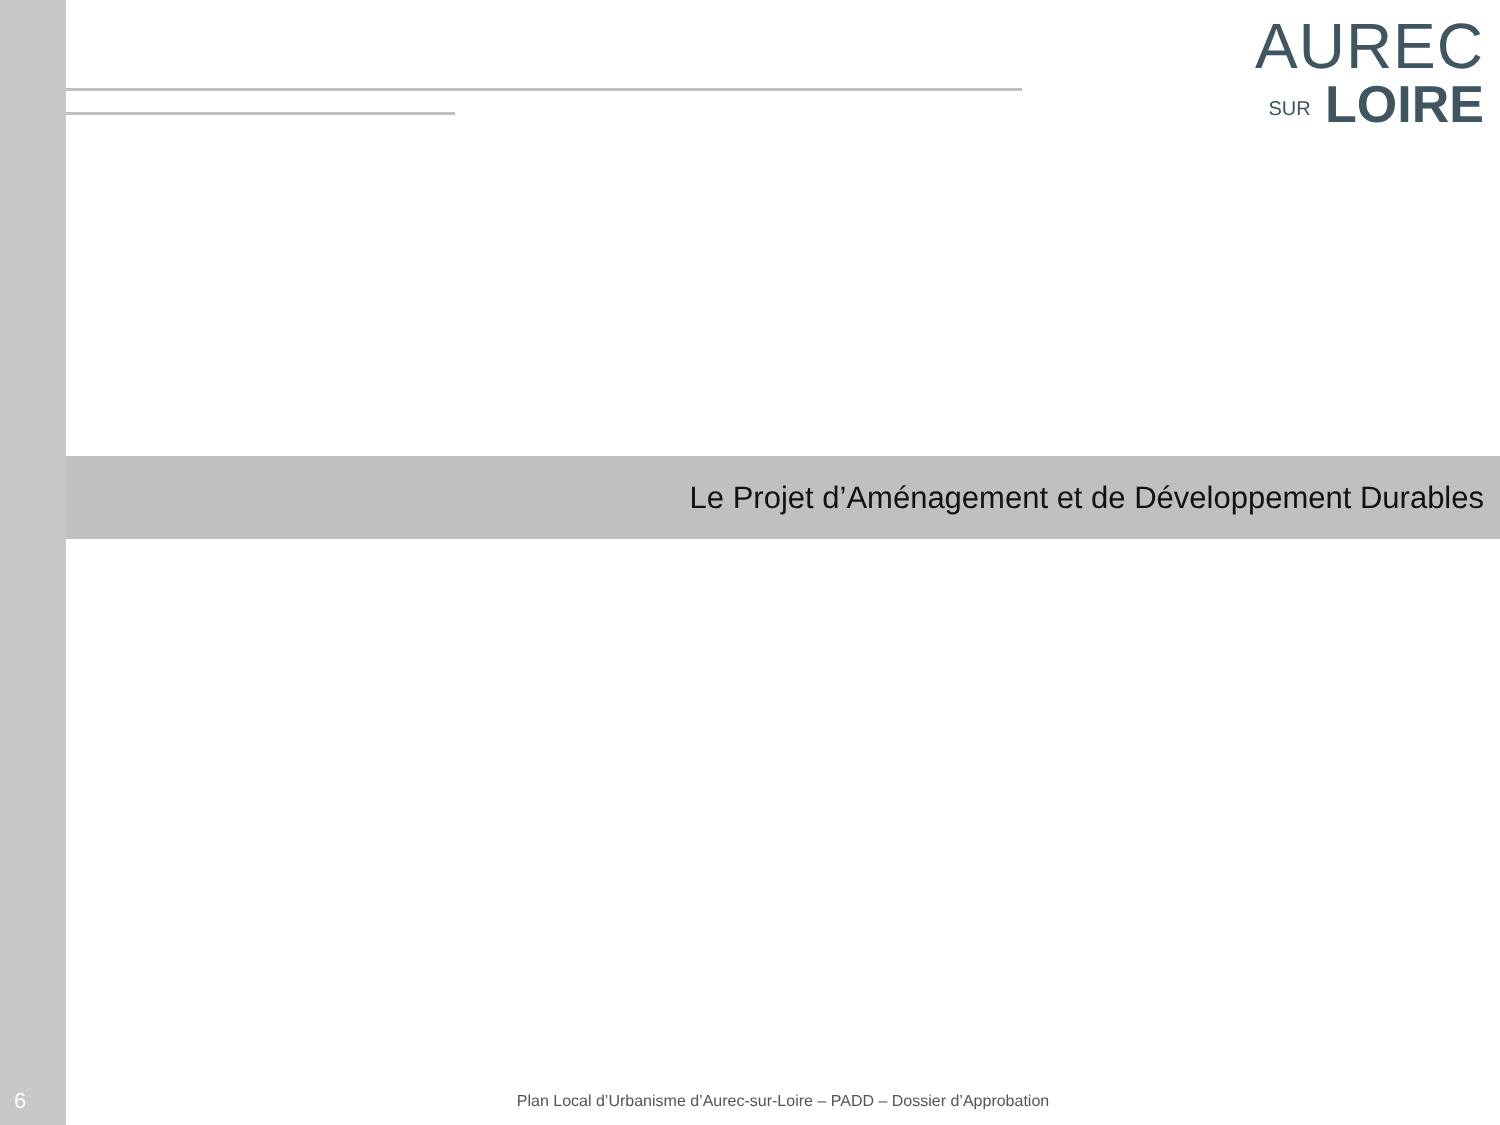AUREC
SUR LOIRE
Le Projet d’Aménagement et de Développement Durables
6
Plan Local d’Urbanisme d’Aurec-sur-Loire – PADD – Dossier d’Approbation